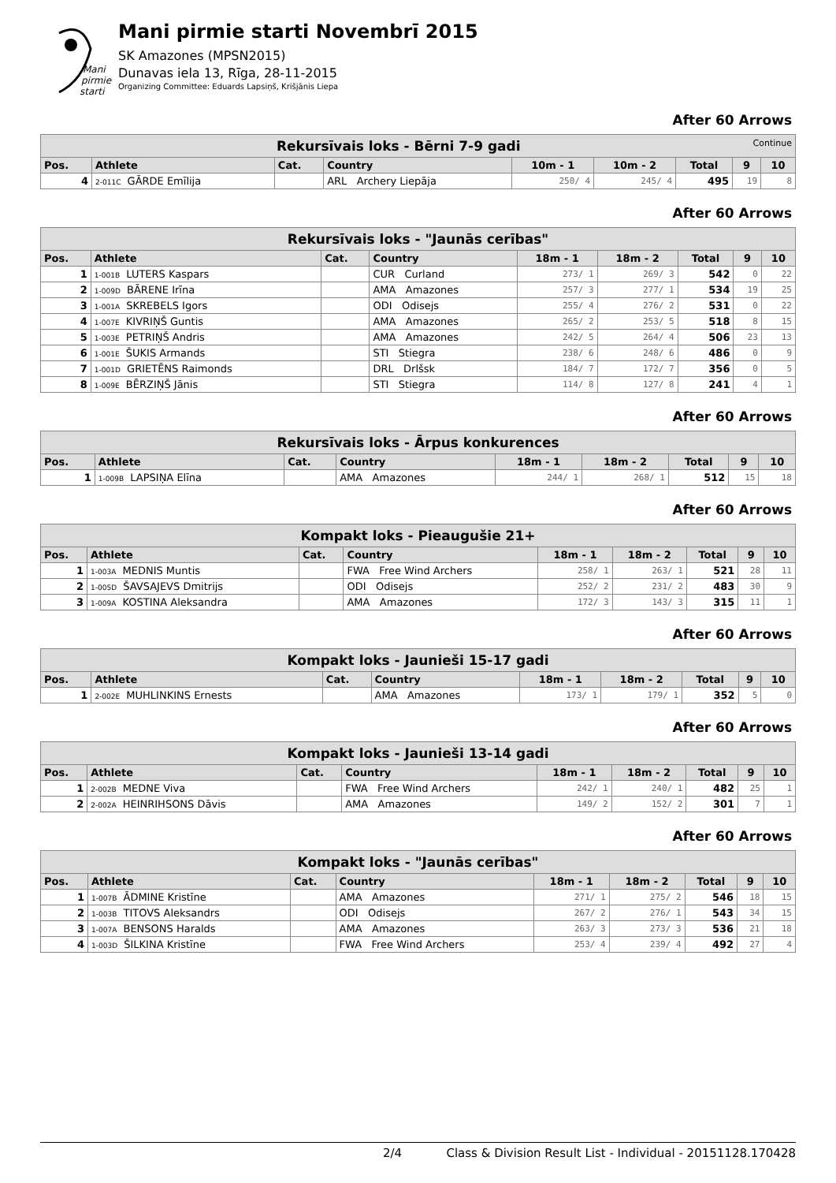Mani
pirmie
starti
Mani pirmie starti Novembrī 2015
SK Amazones (MPSN2015)
Dunavas iela 13, Rīga, 28-11-2015
Organizing Committee: Eduards Lapsiņš, Krišjānis Liepa
After 60 Arrows
| Rekursīvais loks - Bērni 7-9 gadi Continue | | | | | | | | |
| --- | --- | --- | --- | --- | --- | --- | --- | --- |
| Pos. | Athlete | Cat. | Country | 10m - 1 | 10m - 2 | Total | 9 | 10 |
| 4 | 2-011C GĀRDE Emīlija | | ARL Archery Liepāja | 250/ 4 | 245/ 4 | 495 | 19 | 8 |
After 60 Arrows
| Rekursīvais loks - "Jaunās cerības" | | | | | | | | |
| --- | --- | --- | --- | --- | --- | --- | --- | --- |
| Pos. | Athlete | Cat. | Country | 18m - 1 | 18m - 2 | Total | 9 | 10 |
| 1 | 1-001B LUTERS Kaspars | | CUR Curland | 273/ 1 | 269/ 3 | 542 | 0 | 22 |
| 2 | 1-009D BĀRENE Irīna | | AMA Amazones | 257/ 3 | 277/ 1 | 534 | 19 | 25 |
| 3 | 1-001A SKREBELS Igors | | ODI Odisejs | 255/ 4 | 276/ 2 | 531 | 0 | 22 |
| 4 | 1-007E KIVRIŅŠ Guntis | | AMA Amazones | 265/ 2 | 253/ 5 | 518 | 8 | 15 |
| 5 | 1-003E PETRIŅŠ Andris | | AMA Amazones | 242/ 5 | 264/ 4 | 506 | 23 | 13 |
| 6 | 1-001E ŠUKIS Armands | | STI Stiegra | 238/ 6 | 248/ 6 | 486 | 0 | 9 |
| 7 | 1-001D GRIETĒNS Raimonds | | DRL Drlšsk | 184/ 7 | 172/ 7 | 356 | 0 | 5 |
| 8 | 1-009E BĒRZIŅŠ Jānis | | STI Stiegra | 114/ 8 | 127/ 8 | 241 | 4 | 1 |
After 60 Arrows
| Rekursīvais loks - Ārpus konkurences | | | | | | | | |
| --- | --- | --- | --- | --- | --- | --- | --- | --- |
| Pos. | Athlete | Cat. | Country | 18m - 1 | 18m - 2 | Total | 9 | 10 |
| 1 | 1-009B LAPSIŅA Elīna | | AMA Amazones | 244/ 1 | 268/ 1 | 512 | 15 | 18 |
After 60 Arrows
| Kompakt loks - Pieaugušie 21+ | | | | | | | | |
| --- | --- | --- | --- | --- | --- | --- | --- | --- |
| Pos. | Athlete | Cat. | Country | 18m - 1 | 18m - 2 | Total | 9 | 10 |
| 1 | 1-003A MEDNIS Muntis | | FWA Free Wind Archers | 258/ 1 | 263/ 1 | 521 | 28 | 11 |
| 2 | 1-005D ŠAVSAJEVS Dmitrijs | | ODI Odisejs | 252/ 2 | 231/ 2 | 483 | 30 | 9 |
| 3 | 1-009A KOSTINA Aleksandra | | AMA Amazones | 172/ 3 | 143/ 3 | 315 | 11 | 1 |
After 60 Arrows
| Kompakt loks - Jaunieši 15-17 gadi | | | | | | | | |
| --- | --- | --- | --- | --- | --- | --- | --- | --- |
| Pos. | Athlete | Cat. | Country | 18m - 1 | 18m - 2 | Total | 9 | 10 |
| 1 | 2-002E MUHLINKINS Ernests | | AMA Amazones | 173/ 1 | 179/ 1 | 352 | 5 | 0 |
After 60 Arrows
| Kompakt loks - Jaunieši 13-14 gadi | | | | | | | | |
| --- | --- | --- | --- | --- | --- | --- | --- | --- |
| Pos. | Athlete | Cat. | Country | 18m - 1 | 18m - 2 | Total | 9 | 10 |
| 1 | 2-002B MEDNE Viva | | FWA Free Wind Archers | 242/ 1 | 240/ 1 | 482 | 25 | 1 |
| 2 | 2-002A HEINRIHSONS Dāvis | | AMA Amazones | 149/ 2 | 152/ 2 | 301 | 7 | 1 |
After 60 Arrows
| Kompakt loks - "Jaunās cerības" | | | | | | | | |
| --- | --- | --- | --- | --- | --- | --- | --- | --- |
| Pos. | Athlete | Cat. | Country | 18m - 1 | 18m - 2 | Total | 9 | 10 |
| 1 | 1-007B ĀDMINE Kristīne | | AMA Amazones | 271/ 1 | 275/ 2 | 546 | 18 | 15 |
| 2 | 1-003B TITOVS Aleksandrs | | ODI Odisejs | 267/ 2 | 276/ 1 | 543 | 34 | 15 |
| 3 | 1-007A BENSONS Haralds | | AMA Amazones | 263/ 3 | 273/ 3 | 536 | 21 | 18 |
| 4 | 1-003D ŠILKINA Kristīne | | FWA Free Wind Archers | 253/ 4 | 239/ 4 | 492 | 27 | 4 |
2/4 Class & Division Result List - Individual - 20151128.170428